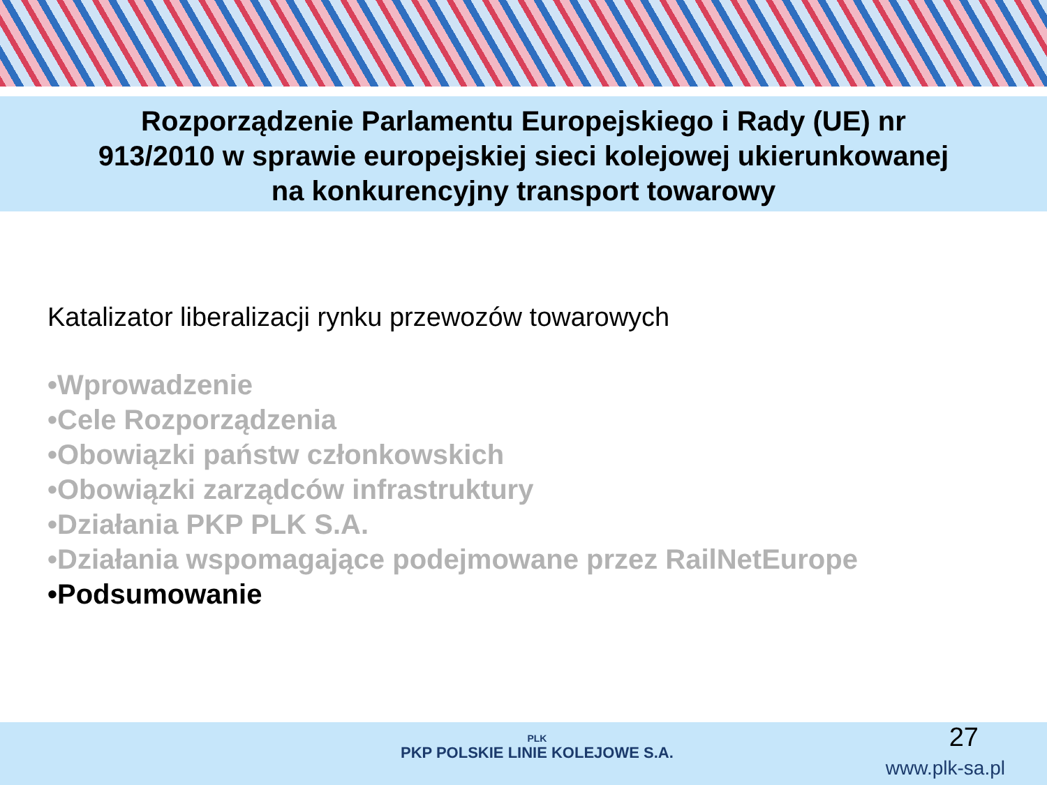Rozporządzenie Parlamentu Europejskiego i Rady (UE) nr
913/2010 w sprawie europejskiej sieci kolejowej ukierunkowanej
na konkurencyjny transport towarowy
Katalizator liberalizacji rynku przewozów towarowych
•Wprowadzenie
•Cele Rozporządzenia
•Obowiązki państw członkowskich
•Obowiązki zarządców infrastruktury
•Działania PKP PLK S.A.
•Działania wspomagające podejmowane przez RailNetEurope
•Podsumowanie
PLK
PKP POLSKIE LINIE KOLEJOWE S.A.
27
www.plk-sa.pl